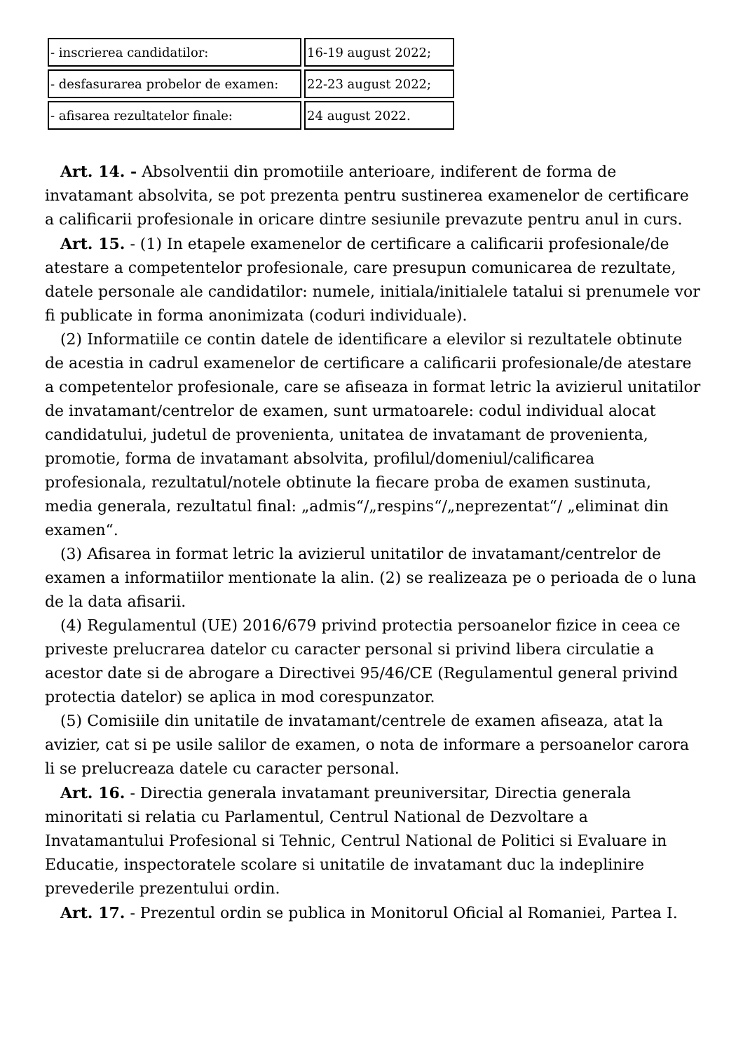| - inscrierea candidatilor: | 16-19 august 2022; |
| - desfasurarea probelor de examen: | 22-23 august 2022; |
| - afisarea rezultatelor finale: | 24 august 2022. |
Art. 14. - Absolventii din promotiile anterioare, indiferent de forma de invatamant absolvita, se pot prezenta pentru sustinerea examenelor de certificare a calificarii profesionale in oricare dintre sesiunile prevazute pentru anul in curs.
Art. 15. - (1) In etapele examenelor de certificare a calificarii profesionale/de atestare a competentelor profesionale, care presupun comunicarea de rezultate, datele personale ale candidatilor: numele, initiala/initialele tatalui si prenumele vor fi publicate in forma anonimizata (coduri individuale).
(2) Informatiile ce contin datele de identificare a elevilor si rezultatele obtinute de acestia in cadrul examenelor de certificare a calificarii profesionale/de atestare a competentelor profesionale, care se afiseaza in format letric la avizierul unitatilor de invatamant/centrelor de examen, sunt urmatoarele: codul individual alocat candidatului, judetul de provenienta, unitatea de invatamant de provenienta, promotie, forma de invatamant absolvita, profilul/domeniul/calificarea profesionala, rezultatul/notele obtinute la fiecare proba de examen sustinuta, media generala, rezultatul final: „admis“/„respins“/„neprezentat“/ „eliminat din examen“.
(3) Afisarea in format letric la avizierul unitatilor de invatamant/centrelor de examen a informatiilor mentionate la alin. (2) se realizeaza pe o perioada de o luna de la data afisarii.
(4) Regulamentul (UE) 2016/679 privind protectia persoanelor fizice in ceea ce priveste prelucrarea datelor cu caracter personal si privind libera circulatie a acestor date si de abrogare a Directivei 95/46/CE (Regulamentul general privind protectia datelor) se aplica in mod corespunzator.
(5) Comisiile din unitatile de invatamant/centrele de examen afiseaza, atat la avizier, cat si pe usile salilor de examen, o nota de informare a persoanelor carora li se prelucreaza datele cu caracter personal.
Art. 16. - Directia generala invatamant preuniversitar, Directia generala minoritati si relatia cu Parlamentul, Centrul National de Dezvoltare a Invatamantului Profesional si Tehnic, Centrul National de Politici si Evaluare in Educatie, inspectoratele scolare si unitatile de invatamant duc la indeplinire prevederile prezentului ordin.
Art. 17. - Prezentul ordin se publica in Monitorul Oficial al Romaniei, Partea I.